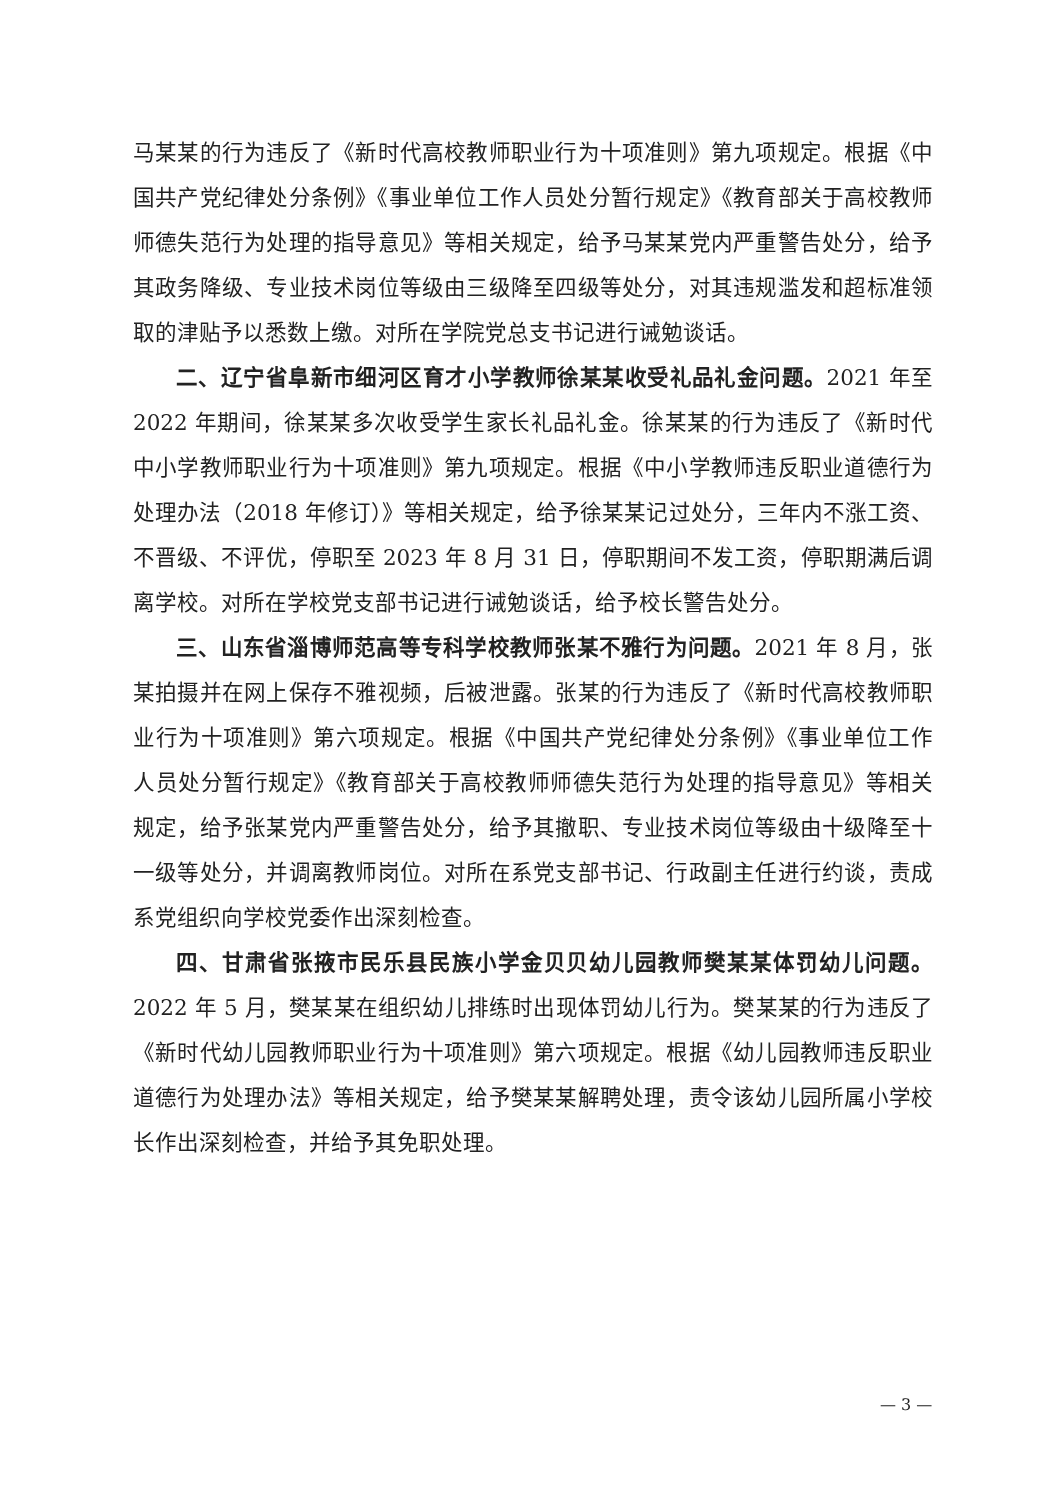马某某的行为违反了《新时代高校教师职业行为十项准则》第九项规定。根据《中国共产党纪律处分条例》《事业单位工作人员处分暂行规定》《教育部关于高校教师师德失范行为处理的指导意见》等相关规定，给予马某某党内严重警告处分，给予其政务降级、专业技术岗位等级由三级降至四级等处分，对其违规滥发和超标准领取的津贴予以悉数上缴。对所在学院党总支书记进行诫勉谈话。
二、辽宁省阜新市细河区育才小学教师徐某某收受礼品礼金问题。2021 年至 2022 年期间，徐某某多次收受学生家长礼品礼金。徐某某的行为违反了《新时代中小学教师职业行为十项准则》第九项规定。根据《中小学教师违反职业道德行为处理办法（2018 年修订）》等相关规定，给予徐某某记过处分，三年内不涨工资、不晋级、不评优，停职至 2023 年 8 月 31 日，停职期间不发工资，停职期满后调离学校。对所在学校党支部书记进行诫勉谈话，给予校长警告处分。
三、山东省淄博师范高等专科学校教师张某不雅行为问题。2021 年 8 月，张某拍摄并在网上保存不雅视频，后被泄露。张某的行为违反了《新时代高校教师职业行为十项准则》第六项规定。根据《中国共产党纪律处分条例》《事业单位工作人员处分暂行规定》《教育部关于高校教师师德失范行为处理的指导意见》等相关规定，给予张某党内严重警告处分，给予其撤职、专业技术岗位等级由十级降至十一级等处分，并调离教师岗位。对所在系党支部书记、行政副主任进行约谈，责成系党组织向学校党委作出深刻检查。
四、甘肃省张掖市民乐县民族小学金贝贝幼儿园教师樊某某体罚幼儿问题。2022 年 5 月，樊某某在组织幼儿排练时出现体罚幼儿行为。樊某某的行为违反了《新时代幼儿园教师职业行为十项准则》第六项规定。根据《幼儿园教师违反职业道德行为处理办法》等相关规定，给予樊某某解聘处理，责令该幼儿园所属小学校长作出深刻检查，并给予其免职处理。
— 3 —